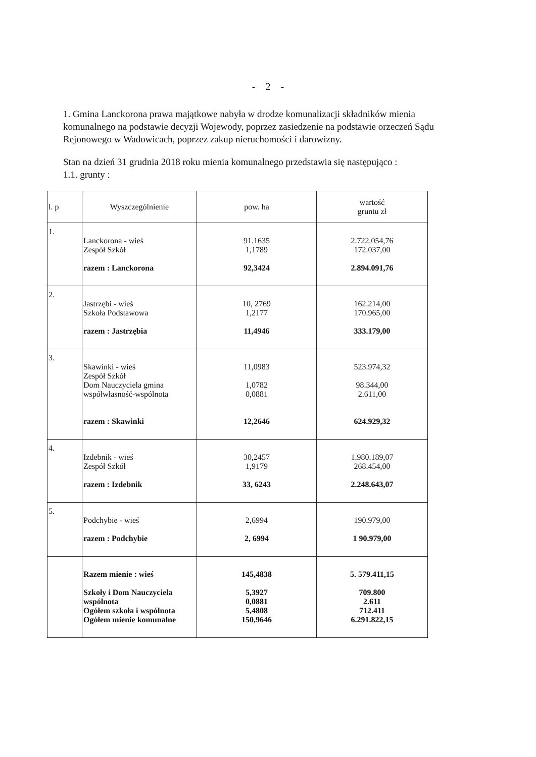- 2 -
1. Gmina Lanckorona prawa majątkowe nabyła w drodze komunalizacji składników mienia komunalnego na podstawie decyzji Wojewody, poprzez zasiedzenie na podstawie orzeczeń Sądu Rejonowego w Wadowicach, poprzez zakup nieruchomości i darowizny.
Stan na dzień 31 grudnia 2018 roku mienia komunalnego przedstawia się następująco :
1.1. grunty :
| l. p | Wyszczególnienie | pow. ha | wartość gruntu zł |
| --- | --- | --- | --- |
| 1. | Lanckorona - wieś Zespół Szkół razem : Lanckorona | 91.1635 1,1789 92,3424 | 2.722.054,76 172.037,00 2.894.091,76 |
| 2. | Jastrzębi - wieś Szkoła Podstawowa razem : Jastrzębia | 10, 2769 1,2177 11,4946 | 162.214,00 170.965,00 333.179,00 |
| 3. | Skawinki - wieś Zespół Szkół Dom Nauczyciela gmina współwłasność-wspólnota razem : Skawinki | 11,0983 1,0782 0,0881 12,2646 | 523.974,32 98.344,00 2.611,00 624.929,32 |
| 4. | Izdebnik - wieś Zespół Szkół razem : Izdebnik | 30,2457 1,9179 33, 6243 | 1.980.189,07 268.454,00 2.248.643,07 |
| 5. | Podchybie - wieś razem : Podchybie | 2,6994 2, 6994 | 190.979,00 1 90.979,00 |
| | Razem mienie : wieś Szkoły i Dom Nauczyciela wspólnota Ogółem szkoła i wspólnota Ogółem mienie komunalne | 145,4838 5,3927 0,0881 5,4808 150,9646 | 5. 579.411,15 709.800 2.611 712.411 6.291.822,15 |